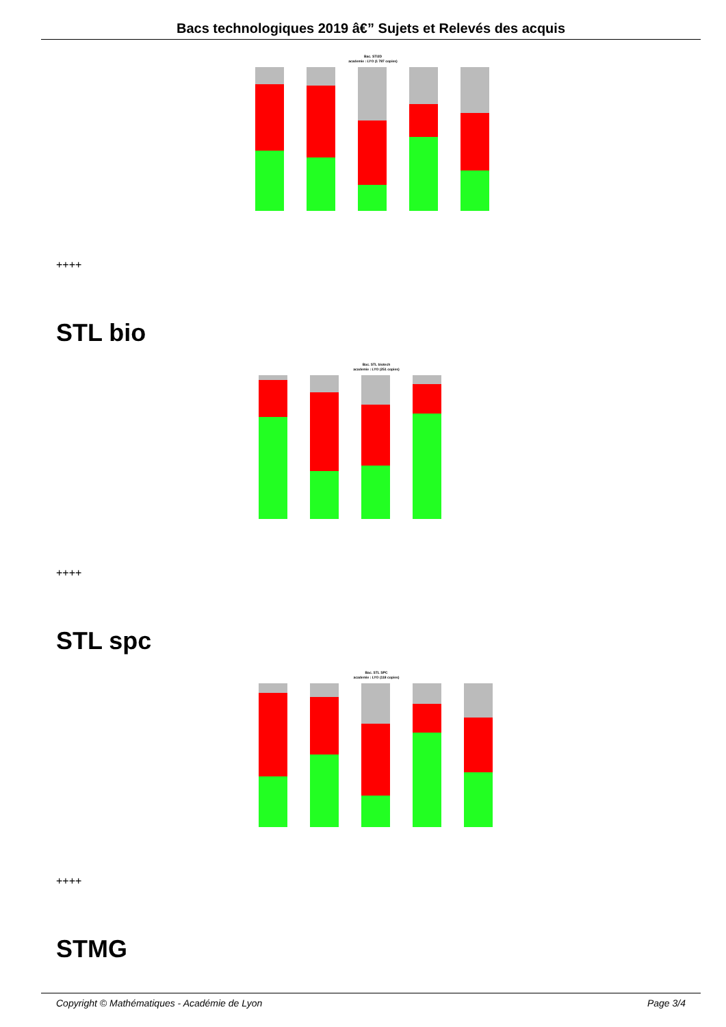Bacs technologiques 2019 â€” Sujets et Relevés des acquis
Bac. STI2D
academie : LYO (1 787 copies)
++++
STL bio
Bac. STL biotech
academie : LYO (251 copies)
++++
STL spc
Bac. STL SPC
academie : LYO (118 copies)
++++
STMG
Copyright © Mathématiques - Académie de Lyon Page 3/4